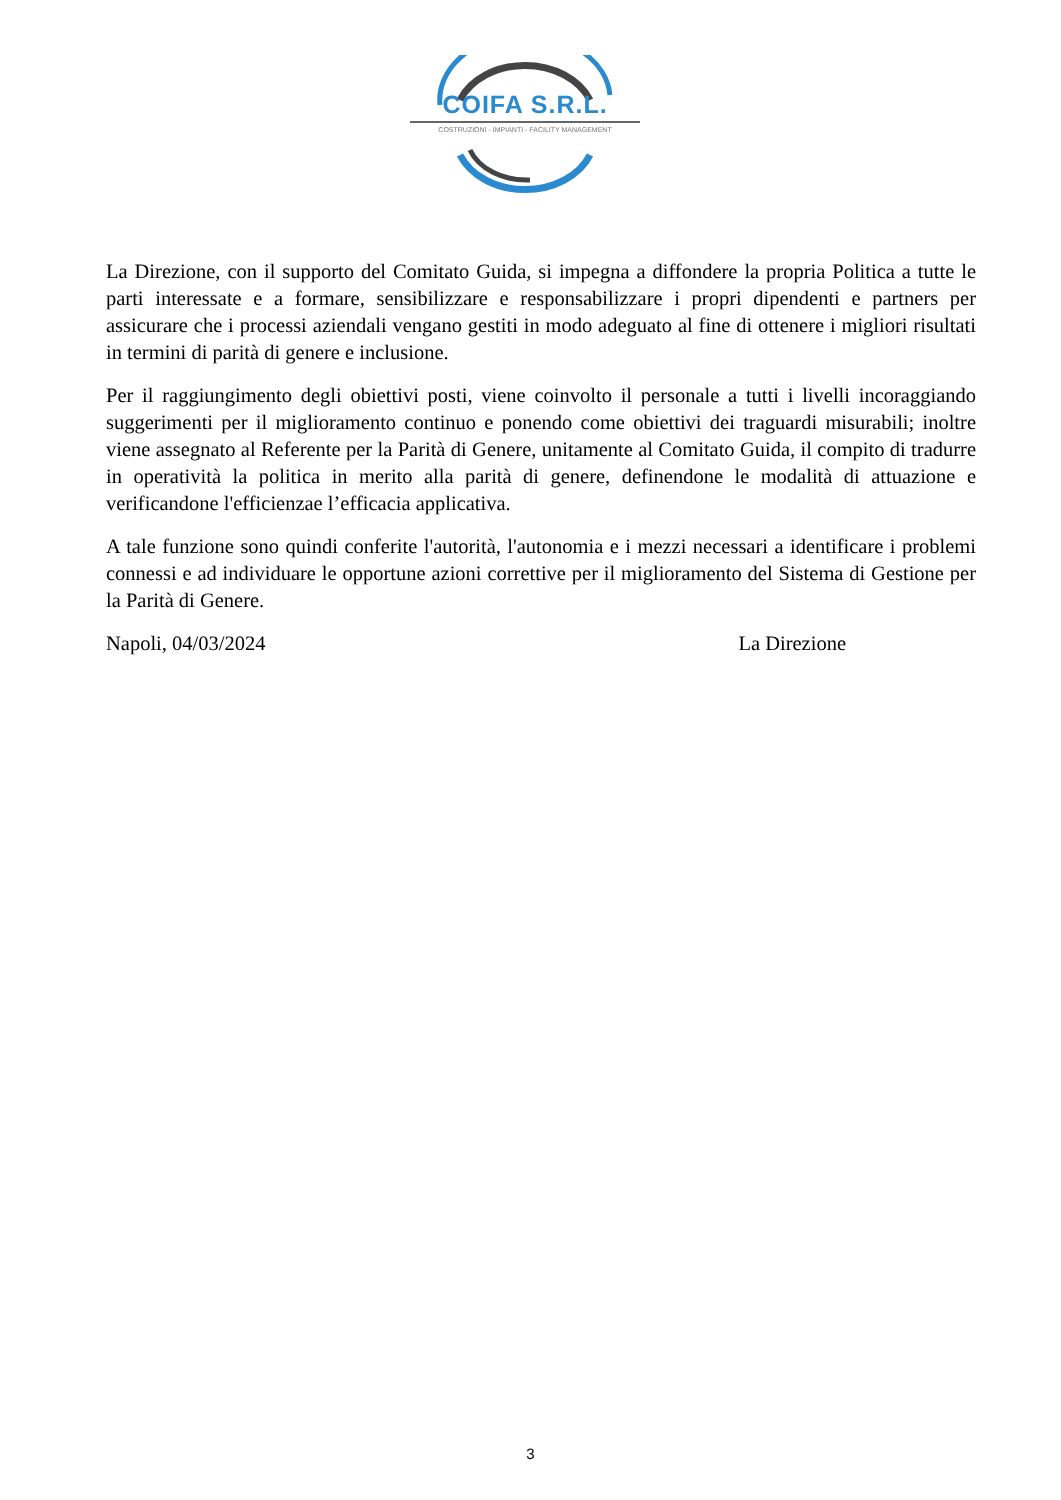COIFA S.R.L.
COSTRUZIONI - IMPIANTI - FACILITY MANAGEMENT
La Direzione, con il supporto del Comitato Guida, si impegna a diffondere la propria Politica a tutte le parti interessate e a formare, sensibilizzare e responsabilizzare i propri dipendenti e partners per assicurare che i processi aziendali vengano gestiti in modo adeguato al fine di ottenere i migliori risultati in termini di parità di genere e inclusione.
Per il raggiungimento degli obiettivi posti, viene coinvolto il personale a tutti i livelli incoraggiando suggerimenti per il miglioramento continuo e ponendo come obiettivi dei traguardi misurabili; inoltre viene assegnato al Referente per la Parità di Genere, unitamente al Comitato Guida, il compito di tradurre in operatività la politica in merito alla parità di genere, definendone le modalità di attuazione e verificandone l'efficienzae l’efficacia applicativa.
A tale funzione sono quindi conferite l'autorità, l'autonomia e i mezzi necessari a identificare i problemi connessi e ad individuare le opportune azioni correttive per il miglioramento del Sistema di Gestione per la Parità di Genere.
Napoli, 04/03/2024 La Direzione
3